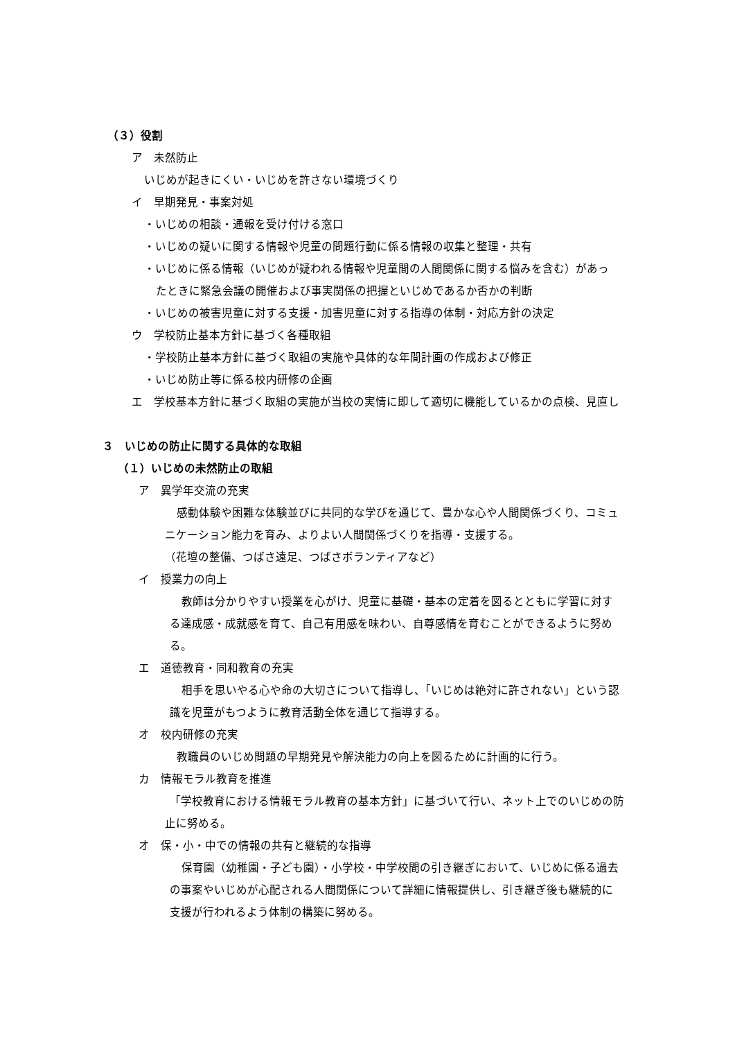（３）役割
ア　未然防止
いじめが起きにくい・いじめを許さない環境づくり
イ　早期発見・事案対処
・いじめの相談・通報を受け付ける窓口
・いじめの疑いに関する情報や児童の問題行動に係る情報の収集と整理・共有
・いじめに係る情報（いじめが疑われる情報や児童間の人間関係に関する悩みを含む）があっ
たときに緊急会議の開催および事実関係の把握といじめであるか否かの判断
・いじめの被害児童に対する支援・加害児童に対する指導の体制・対応方針の決定
ウ　学校防止基本方針に基づく各種取組
・学校防止基本方針に基づく取組の実施や具体的な年間計画の作成および修正
・いじめ防止等に係る校内研修の企画
エ　学校基本方針に基づく取組の実施が当校の実情に即して適切に機能しているかの点検、見直し
３　いじめの防止に関する具体的な取組
（１）いじめの未然防止の取組
ア　異学年交流の充実
感動体験や困難な体験並びに共同的な学びを通じて、豊かな心や人間関係づくり、コミュ
ニケーション能力を育み、よりよい人間関係づくりを指導・支援する。
（花壇の整備、つばさ遠足、つばさボランティアなど）
イ　授業力の向上
教師は分かりやすい授業を心がけ、児童に基礎・基本の定着を図るとともに学習に対す
る達成感・成就感を育て、自己有用感を味わい、自尊感情を育むことができるように努め
る。
エ　道徳教育・同和教育の充実
相手を思いやる心や命の大切さについて指導し、「いじめは絶対に許されない」という認
識を児童がもつように教育活動全体を通じて指導する。
オ　校内研修の充実
教職員のいじめ問題の早期発見や解決能力の向上を図るために計画的に行う。
カ　情報モラル教育を推進
「学校教育における情報モラル教育の基本方針」に基づいて行い、ネット上でのいじめの防
止に努める。
オ　保・小・中での情報の共有と継続的な指導
保育園（幼稚園・子ども園）・小学校・中学校間の引き継ぎにおいて、いじめに係る過去
の事案やいじめが心配される人間関係について詳細に情報提供し、引き継ぎ後も継続的に
支援が行われるよう体制の構築に努める。